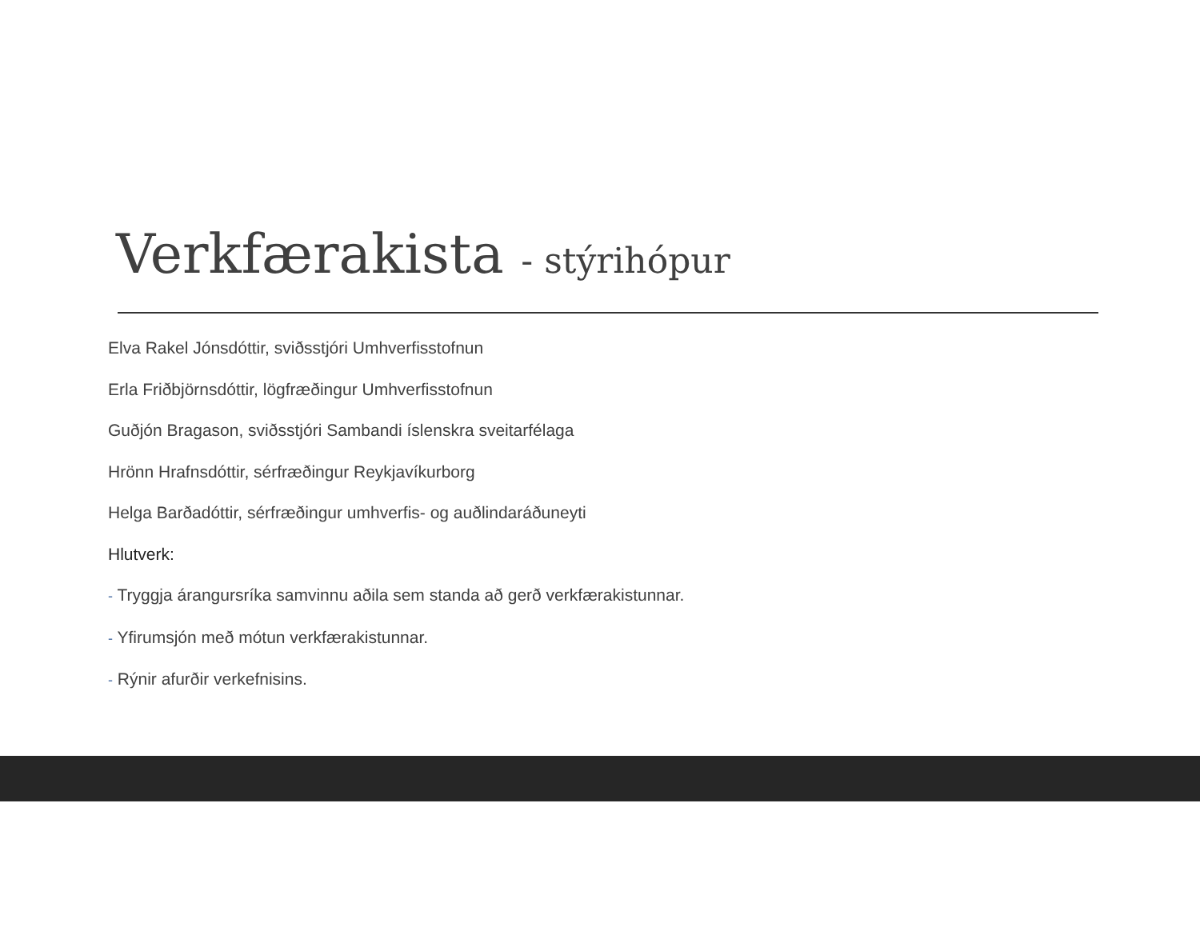Verkfærakista - stýrihópur
Elva Rakel Jónsdóttir, sviðsstjóri Umhverfisstofnun
Erla Friðbjörnsdóttir, lögfræðingur Umhverfisstofnun
Guðjón Bragason, sviðsstjóri Sambandi íslenskra sveitarfélaga
Hrönn Hrafnsdóttir, sérfræðingur Reykjavíkurborg
Helga Barðadóttir, sérfræðingur umhverfis- og auðlindaráðuneyti
Hlutverk:
- Tryggja árangursríka samvinnu aðila sem standa að gerð verkfærakistunnar.
- Yfirumsjón með mótun verkfærakistunnar.
- Rýnir afurðir verkefnisins.